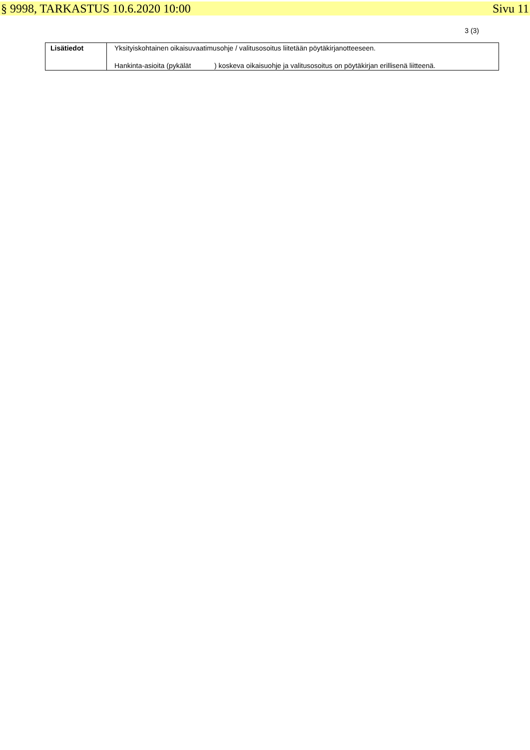§ 9998, TARKASTUS 10.6.2020 10:00 Sivu 11
3 (3)
| Lisätiedot | Yksityiskohtainen oikaisuvaatimusohje / valitusosoitus liitetään pöytäkirjanotteeseen. Hankinta-asioita (pykälät ) koskeva oikaisuohje ja valitusosoitus on pöytäkirjan erillisenä liitteenä. |